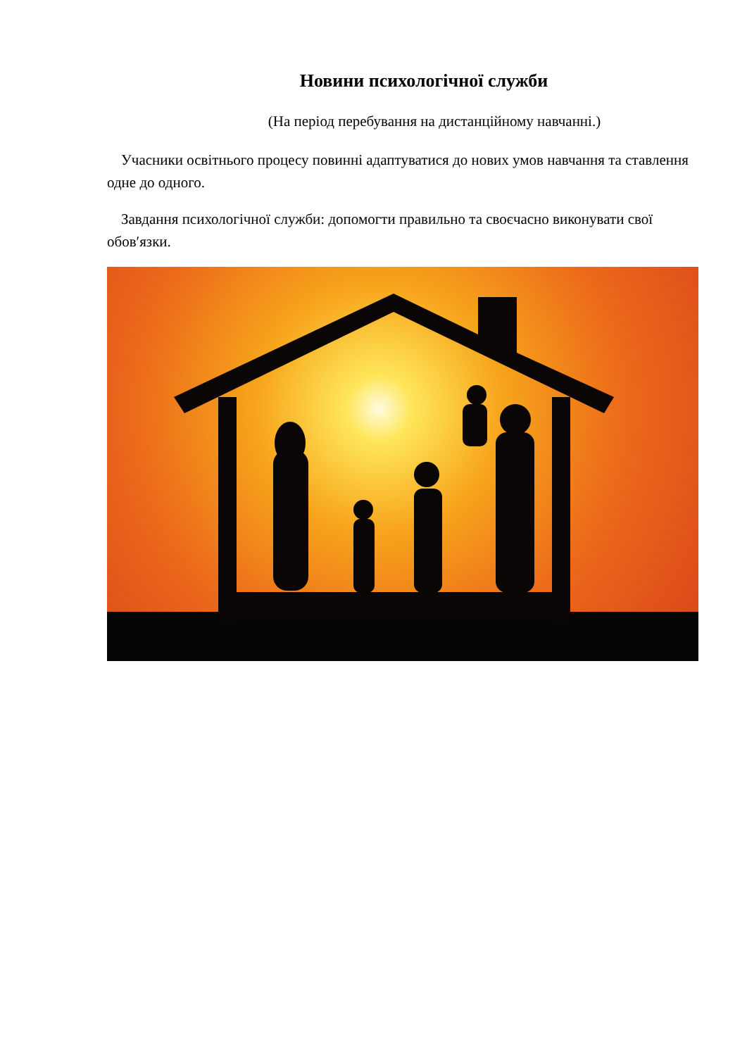Новини психологічної служби
(На період перебування на дистанційному навчанні.)
Учасники освітнього процесу повинні адаптуватися до нових умов навчання та ставлення одне до одного.
Завдання психологічної служби: допомогти правильно та своєчасно виконувати свої обов′язки.